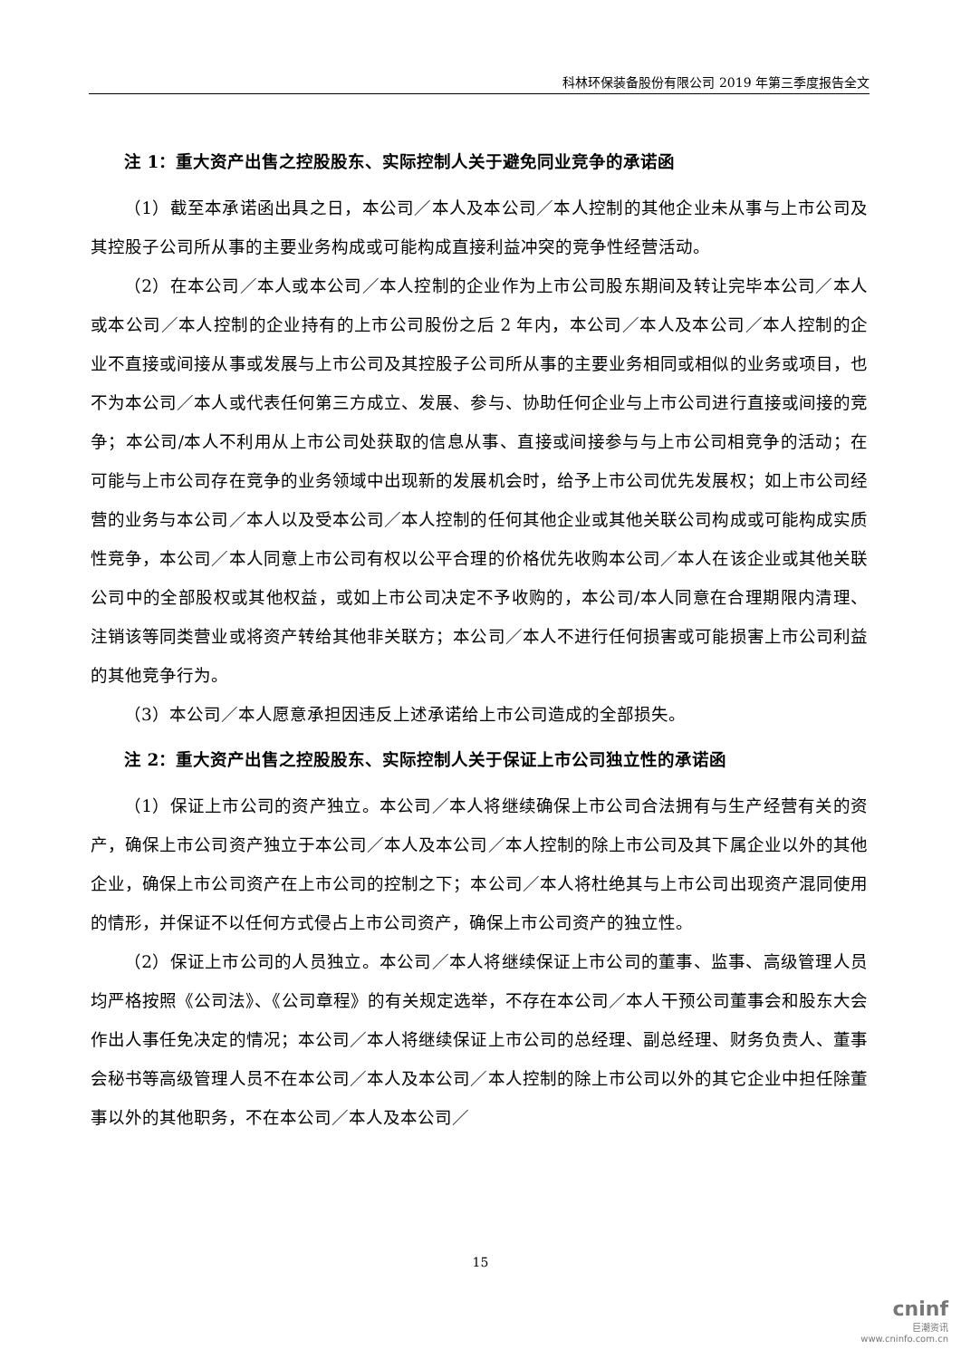科林环保装备股份有限公司 2019 年第三季度报告全文
注 1：重大资产出售之控股股东、实际控制人关于避免同业竞争的承诺函
（1）截至本承诺函出具之日，本公司／本人及本公司／本人控制的其他企业未从事与上市公司及其控股子公司所从事的主要业务构成或可能构成直接利益冲突的竞争性经营活动。
（2）在本公司／本人或本公司／本人控制的企业作为上市公司股东期间及转让完毕本公司／本人或本公司／本人控制的企业持有的上市公司股份之后 2 年内，本公司／本人及本公司／本人控制的企业不直接或间接从事或发展与上市公司及其控股子公司所从事的主要业务相同或相似的业务或项目，也不为本公司／本人或代表任何第三方成立、发展、参与、协助任何企业与上市公司进行直接或间接的竞争；本公司/本人不利用从上市公司处获取的信息从事、直接或间接参与与上市公司相竞争的活动；在可能与上市公司存在竞争的业务领域中出现新的发展机会时，给予上市公司优先发展权；如上市公司经营的业务与本公司／本人以及受本公司／本人控制的任何其他企业或其他关联公司构成或可能构成实质性竞争，本公司／本人同意上市公司有权以公平合理的价格优先收购本公司／本人在该企业或其他关联公司中的全部股权或其他权益，或如上市公司决定不予收购的，本公司/本人同意在合理期限内清理、注销该等同类营业或将资产转给其他非关联方；本公司／本人不进行任何损害或可能损害上市公司利益的其他竞争行为。
（3）本公司／本人愿意承担因违反上述承诺给上市公司造成的全部损失。
注 2：重大资产出售之控股股东、实际控制人关于保证上市公司独立性的承诺函
（1）保证上市公司的资产独立。本公司／本人将继续确保上市公司合法拥有与生产经营有关的资产，确保上市公司资产独立于本公司／本人及本公司／本人控制的除上市公司及其下属企业以外的其他企业，确保上市公司资产在上市公司的控制之下；本公司／本人将杜绝其与上市公司出现资产混同使用的情形，并保证不以任何方式侵占上市公司资产，确保上市公司资产的独立性。
（2）保证上市公司的人员独立。本公司／本人将继续保证上市公司的董事、监事、高级管理人员均严格按照《公司法》、《公司章程》的有关规定选举，不存在本公司／本人干预公司董事会和股东大会作出人事任免决定的情况；本公司／本人将继续保证上市公司的总经理、副总经理、财务负责人、董事会秘书等高级管理人员不在本公司／本人及本公司／本人控制的除上市公司以外的其它企业中担任除董事以外的其他职务，不在本公司／本人及本公司／
15
cninf
巨潮资讯
www.cninfo.com.cn